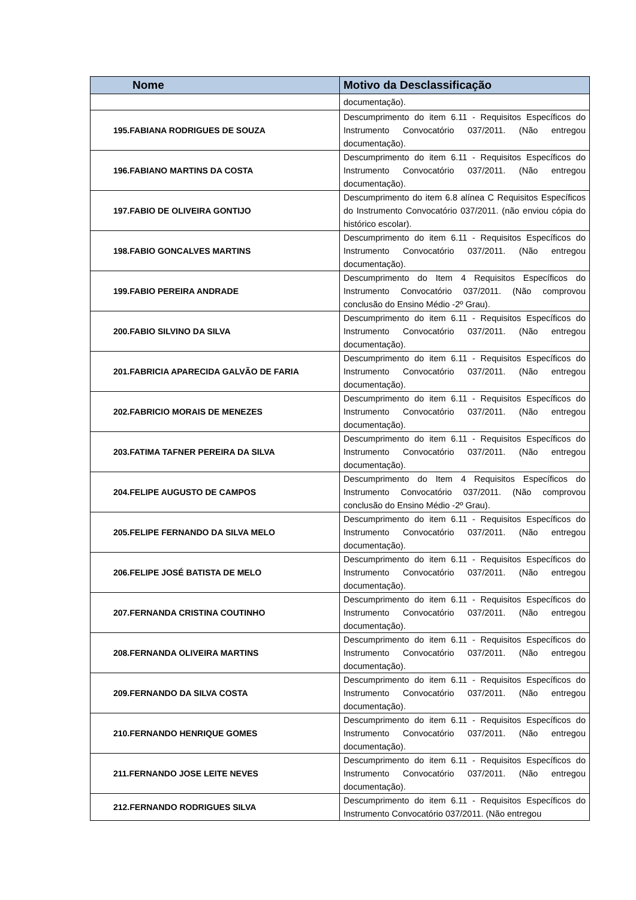| Nome | Motivo da Desclassificação |
| --- | --- |
| | documentação). |
| 195.FABIANA RODRIGUES DE SOUZA | Descumprimento do item 6.11 - Requisitos Específicos do Instrumento Convocatório 037/2011. (Não entregou documentação). |
| 196.FABIANO MARTINS DA COSTA | Descumprimento do item 6.11 - Requisitos Específicos do Instrumento Convocatório 037/2011. (Não entregou documentação). |
| 197.FABIO DE OLIVEIRA GONTIJO | Descumprimento do item 6.8 alínea C Requisitos Específicos do Instrumento Convocatório 037/2011. (não enviou cópia do histórico escolar). |
| 198.FABIO GONCALVES MARTINS | Descumprimento do item 6.11 - Requisitos Específicos do Instrumento Convocatório 037/2011. (Não entregou documentação). |
| 199.FABIO PEREIRA ANDRADE | Descumprimento do Item 4 Requisitos Específicos do Instrumento Convocatório 037/2011. (Não comprovou conclusão do Ensino Médio -2º Grau). |
| 200.FABIO SILVINO DA SILVA | Descumprimento do item 6.11 - Requisitos Específicos do Instrumento Convocatório 037/2011. (Não entregou documentação). |
| 201.FABRICIA APARECIDA GALVÃO DE FARIA | Descumprimento do item 6.11 - Requisitos Específicos do Instrumento Convocatório 037/2011. (Não entregou documentação). |
| 202.FABRICIO MORAIS DE MENEZES | Descumprimento do item 6.11 - Requisitos Específicos do Instrumento Convocatório 037/2011. (Não entregou documentação). |
| 203.FATIMA TAFNER PEREIRA DA SILVA | Descumprimento do item 6.11 - Requisitos Específicos do Instrumento Convocatório 037/2011. (Não entregou documentação). |
| 204.FELIPE AUGUSTO DE CAMPOS | Descumprimento do Item 4 Requisitos Específicos do Instrumento Convocatório 037/2011. (Não comprovou conclusão do Ensino Médio -2º Grau). |
| 205.FELIPE FERNANDO DA SILVA MELO | Descumprimento do item 6.11 - Requisitos Específicos do Instrumento Convocatório 037/2011. (Não entregou documentação). |
| 206.FELIPE JOSÉ BATISTA DE MELO | Descumprimento do item 6.11 - Requisitos Específicos do Instrumento Convocatório 037/2011. (Não entregou documentação). |
| 207.FERNANDA CRISTINA COUTINHO | Descumprimento do item 6.11 - Requisitos Específicos do Instrumento Convocatório 037/2011. (Não entregou documentação). |
| 208.FERNANDA OLIVEIRA MARTINS | Descumprimento do item 6.11 - Requisitos Específicos do Instrumento Convocatório 037/2011. (Não entregou documentação). |
| 209.FERNANDO DA SILVA COSTA | Descumprimento do item 6.11 - Requisitos Específicos do Instrumento Convocatório 037/2011. (Não entregou documentação). |
| 210.FERNANDO HENRIQUE GOMES | Descumprimento do item 6.11 - Requisitos Específicos do Instrumento Convocatório 037/2011. (Não entregou documentação). |
| 211.FERNANDO JOSE LEITE NEVES | Descumprimento do item 6.11 - Requisitos Específicos do Instrumento Convocatório 037/2011. (Não entregou documentação). |
| 212.FERNANDO RODRIGUES SILVA | Descumprimento do item 6.11 - Requisitos Específicos do Instrumento Convocatório 037/2011. (Não entregou |